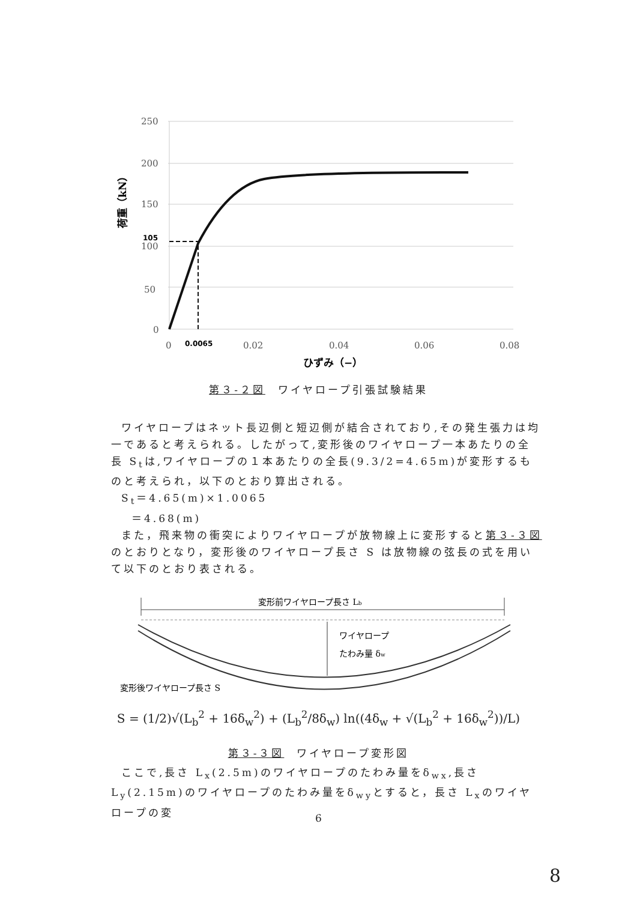250
200
150
100
50
0
0
0.02
0.04
0.06
0.08
105
0.0065
ひずみ（−）
荷重（kN）
第３-２図　ワイヤロープ引張試験結果
ワイヤロープはネット長辺側と短辺側が結合されており,その発生張力は均一であると考えられる。したがって,変形後のワイヤロープ一本あたりの全長 S<sub>t</sub>は,ワイヤロープの１本あたりの全長(9.3/2=4.65m)が変形するものと考えられ，以下のとおり算出される。
S<sub>t</sub>＝4.65(m)×1.0065
＝4.68(m)
また，飛来物の衝突によりワイヤロープが放物線上に変形すると第３-３図のとおりとなり，変形後のワイヤロープ長さ S は放物線の弦長の式を用いて以下のとおり表される。
変形前ワイヤロープ長さ Lb
ワイヤロープ
たわみ量 δw
変形後ワイヤロープ長さ S
S = (1/2)√(L<sub>b</sub><sup>2</sup> + 16δ<sub>w</sub><sup>2</sup>) + (L<sub>b</sub><sup>2</sup>/8δ<sub>w</sub>) ln((4δ<sub>w</sub> + √(L<sub>b</sub><sup>2</sup> + 16δ<sub>w</sub><sup>2</sup>))/L)
第３-３図　ワイヤロープ変形図
ここで,長さ L<sub>x</sub>(2.5m)のワイヤロープのたわみ量をδ<sub>wx</sub>,長さ L<sub>y</sub>(2.15m)のワイヤロープのたわみ量をδ<sub>wy</sub>とすると，長さ L<sub>x</sub>のワイヤロープの変
6
8